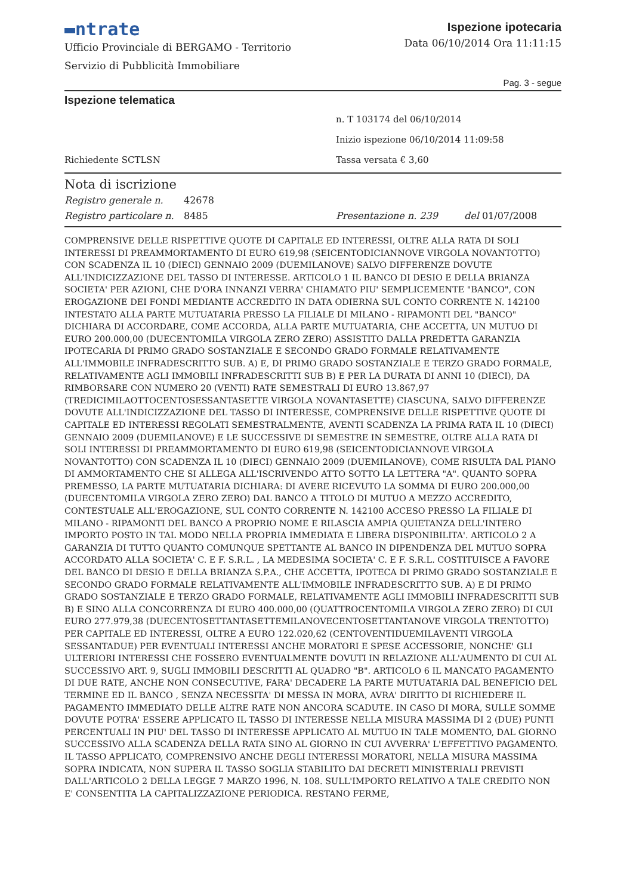▬ntrate
Ufficio Provinciale di BERGAMO - Territorio
Servizio di Pubblicità Immobiliare
Ispezione ipotecaria
Data 06/10/2014 Ora 11:11:15
Pag. 3 - segue
Ispezione telematica
n. T 103174 del 06/10/2014
Inizio ispezione 06/10/2014 11:09:58
Richiedente SCTLSN Tassa versata € 3,60
Nota di iscrizione
Registro generale n. 42678
Registro particolare n. 8485 Presentazione n. 239 del 01/07/2008
COMPRENSIVE DELLE RISPETTIVE QUOTE DI CAPITALE ED INTERESSI, OLTRE ALLA RATA DI SOLI INTERESSI DI PREAMMORTAMENTO DI EURO 619,98 (SEICENTODICIANNOVE VIRGOLA NOVANTOTTO) CON SCADENZA IL 10 (DIECI) GENNAIO 2009 (DUEMILANOVE) SALVO DIFFERENZE DOVUTE ALL'INDICIZZAZIONE DEL TASSO DI INTERESSE. ARTICOLO 1 IL BANCO DI DESIO E DELLA BRIANZA SOCIETA' PER AZIONI, CHE D'ORA INNANZI VERRA' CHIAMATO PIU' SEMPLICEMENTE "BANCO", CON EROGAZIONE DEI FONDI MEDIANTE ACCREDITO IN DATA ODIERNA SUL CONTO CORRENTE N. 142100 INTESTATO ALLA PARTE MUTUATARIA PRESSO LA FILIALE DI MILANO - RIPAMONTI DEL "BANCO" DICHIARA DI ACCORDARE, COME ACCORDA, ALLA PARTE MUTUATARIA, CHE ACCETTA, UN MUTUO DI EURO 200.000,00 (DUECENTOMILA VIRGOLA ZERO ZERO) ASSISTITO DALLA PREDETTA GARANZIA IPOTECARIA DI PRIMO GRADO SOSTANZIALE E SECONDO GRADO FORMALE RELATIVAMENTE ALL'IMMOBILE INFRADESCRITTO SUB. A) E, DI PRIMO GRADO SOSTANZIALE E TERZO GRADO FORMALE, RELATIVAMENTE AGLI IMMOBILI INFRADESCRITTI SUB B) E PER LA DURATA DI ANNI 10 (DIECI), DA RIMBORSARE CON NUMERO 20 (VENTI) RATE SEMESTRALI DI EURO 13.867,97 (TREDICIMILAOTTOCENTOSESSANTASETTE VIRGOLA NOVANTASETTE) CIASCUNA, SALVO DIFFERENZE DOVUTE ALL'INDICIZZAZIONE DEL TASSO DI INTERESSE, COMPRENSIVE DELLE RISPETTIVE QUOTE DI CAPITALE ED INTERESSI REGOLATI SEMESTRALMENTE, AVENTI SCADENZA LA PRIMA RATA IL 10 (DIECI) GENNAIO 2009 (DUEMILANOVE) E LE SUCCESSIVE DI SEMESTRE IN SEMESTRE, OLTRE ALLA RATA DI SOLI INTERESSI DI PREAMMORTAMENTO DI EURO 619,98 (SEICENTODICIANNOVE VIRGOLA NOVANTOTTO) CON SCADENZA IL 10 (DIECI) GENNAIO 2009 (DUEMILANOVE), COME RISULTA DAL PIANO DI AMMORTAMENTO CHE SI ALLEGA ALL'ISCRIVENDO ATTO SOTTO LA LETTERA "A". QUANTO SOPRA PREMESSO, LA PARTE MUTUATARIA DICHIARA: DI AVERE RICEVUTO LA SOMMA DI EURO 200.000,00 (DUECENTOMILA VIRGOLA ZERO ZERO) DAL BANCO A TITOLO DI MUTUO A MEZZO ACCREDITO, CONTESTUALE ALL'EROGAZIONE, SUL CONTO CORRENTE N. 142100 ACCESO PRESSO LA FILIALE DI MILANO - RIPAMONTI DEL BANCO A PROPRIO NOME E RILASCIA AMPIA QUIETANZA DELL'INTERO IMPORTO POSTO IN TAL MODO NELLA PROPRIA IMMEDIATA E LIBERA DISPONIBILITA'. ARTICOLO 2 A GARANZIA DI TUTTO QUANTO COMUNQUE SPETTANTE AL BANCO IN DIPENDENZA DEL MUTUO SOPRA ACCORDATO ALLA SOCIETA' C. E F. S.R.L. , LA MEDESIMA SOCIETA' C. E F. S.R.L. COSTITUISCE A FAVORE DEL BANCO DI DESIO E DELLA BRIANZA S.P.A., CHE ACCETTA, IPOTECA DI PRIMO GRADO SOSTANZIALE E SECONDO GRADO FORMALE RELATIVAMENTE ALL'IMMOBILE INFRADESCRITTO SUB. A) E DI PRIMO GRADO SOSTANZIALE E TERZO GRADO FORMALE, RELATIVAMENTE AGLI IMMOBILI INFRADESCRITTI SUB B) E SINO ALLA CONCORRENZA DI EURO 400.000,00 (QUATTROCENTOMILA VIRGOLA ZERO ZERO) DI CUI EURO 277.979,38 (DUECENTOSETTANTASETTEMILANOVECENTOSETTANTANOVE VIRGOLA TRENTOTTO) PER CAPITALE ED INTERESSI, OLTRE A EURO 122.020,62 (CENTOVENTIDUEMILAVENTI VIRGOLA SESSANTADUE) PER EVENTUALI INTERESSI ANCHE MORATORI E SPESE ACCESSORIE, NONCHE' GLI ULTERIORI INTERESSI CHE FOSSERO EVENTUALMENTE DOVUTI IN RELAZIONE ALL'AUMENTO DI CUI AL SUCCESSIVO ART. 9, SUGLI IMMOBILI DESCRITTI AL QUADRO "B". ARTICOLO 6 IL MANCATO PAGAMENTO DI DUE RATE, ANCHE NON CONSECUTIVE, FARA' DECADERE LA PARTE MUTUATARIA DAL BENEFICIO DEL TERMINE ED IL BANCO , SENZA NECESSITA' DI MESSA IN MORA, AVRA' DIRITTO DI RICHIEDERE IL PAGAMENTO IMMEDIATO DELLE ALTRE RATE NON ANCORA SCADUTE. IN CASO DI MORA, SULLE SOMME DOVUTE POTRA' ESSERE APPLICATO IL TASSO DI INTERESSE NELLA MISURA MASSIMA DI 2 (DUE) PUNTI PERCENTUALI IN PIU' DEL TASSO DI INTERESSE APPLICATO AL MUTUO IN TALE MOMENTO, DAL GIORNO SUCCESSIVO ALLA SCADENZA DELLA RATA SINO AL GIORNO IN CUI AVVERRA' L'EFFETTIVO PAGAMENTO. IL TASSO APPLICATO, COMPRENSIVO ANCHE DEGLI INTERESSI MORATORI, NELLA MISURA MASSIMA SOPRA INDICATA, NON SUPERA IL TASSO SOGLIA STABILITO DAI DECRETI MINISTERIALI PREVISTI DALL'ARTICOLO 2 DELLA LEGGE 7 MARZO 1996, N. 108. SULL'IMPORTO RELATIVO A TALE CREDITO NON E' CONSENTITA LA CAPITALIZZAZIONE PERIODICA. RESTANO FERME,